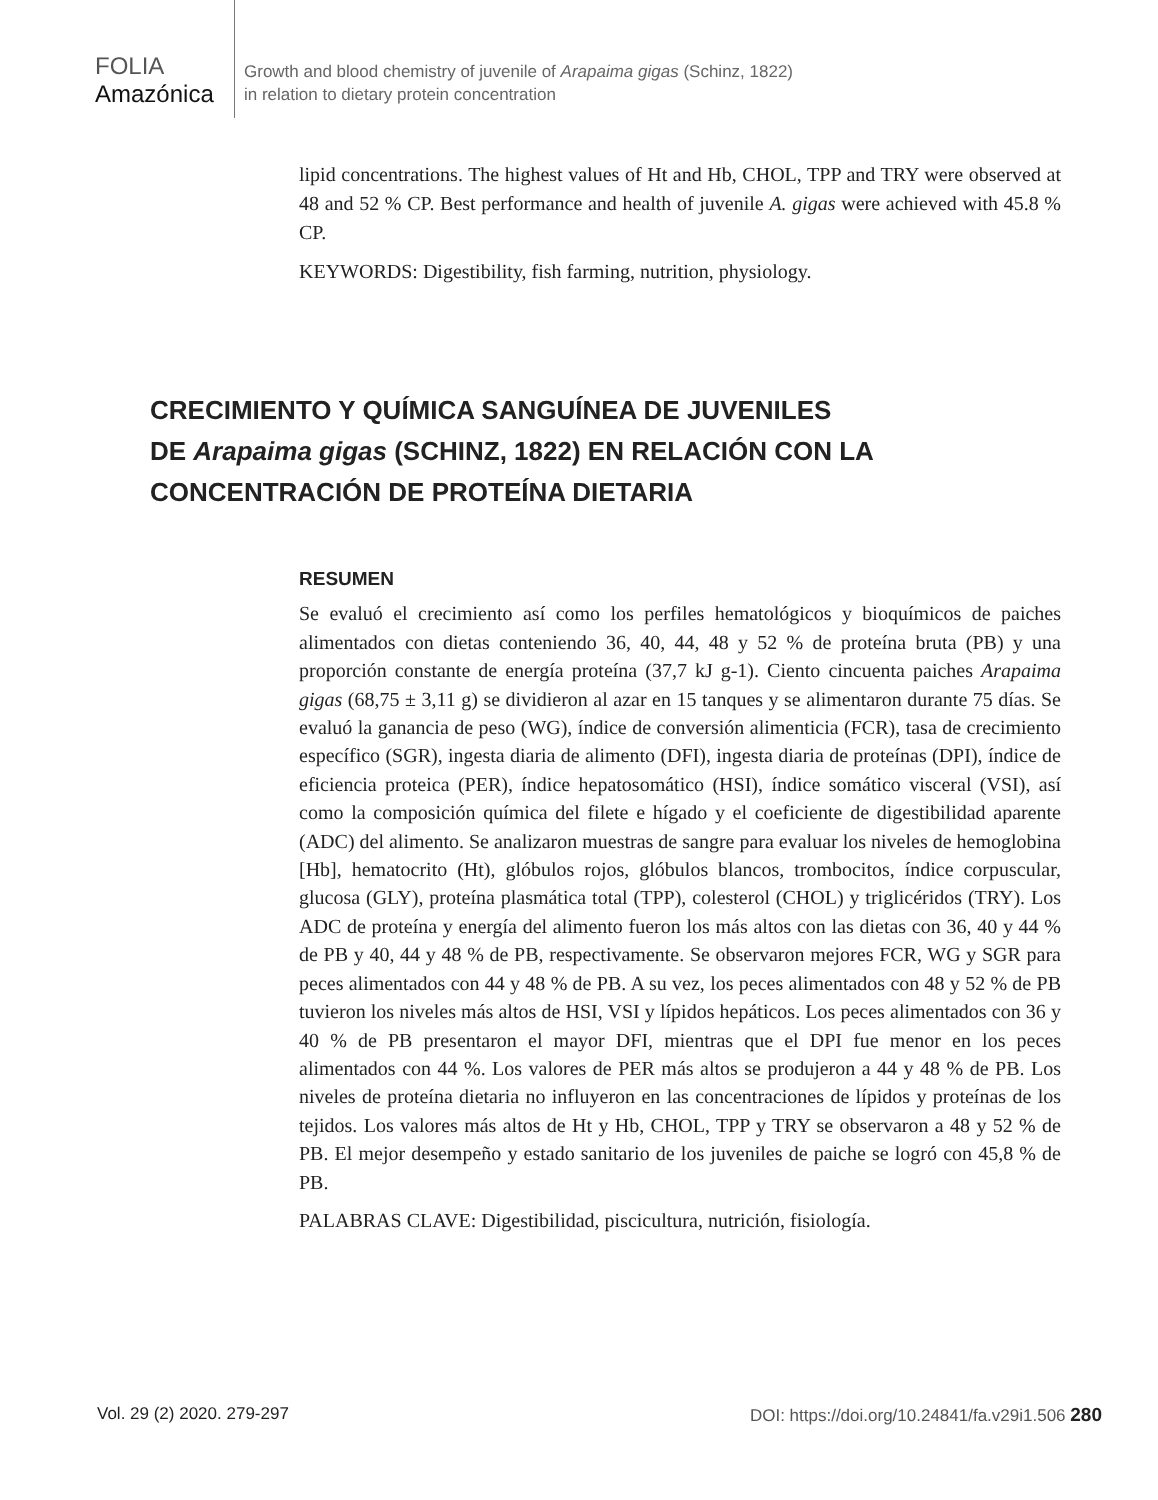FOLIA
Amazónica
Growth and blood chemistry of juvenile of Arapaima gigas (Schinz, 1822)
in relation to dietary protein concentration
lipid concentrations. The highest values of Ht and Hb, CHOL, TPP and TRY were observed at 48 and 52 % CP. Best performance and health of juvenile A. gigas were achieved with 45.8 % CP.
KEYWORDS: Digestibility, fish farming, nutrition, physiology.
CRECIMIENTO Y QUÍMICA SANGUÍNEA DE JUVENILES
DE Arapaima gigas (SCHINZ, 1822) EN RELACIÓN CON LA
CONCENTRACIÓN DE PROTEÍNA DIETARIA
RESUMEN
Se evaluó el crecimiento así como los perfiles hematológicos y bioquímicos de paiches alimentados con dietas conteniendo 36, 40, 44, 48 y 52 % de proteína bruta (PB) y una proporción constante de energía proteína (37,7 kJ g-1). Ciento cincuenta paiches Arapaima gigas (68,75 ± 3,11 g) se dividieron al azar en 15 tanques y se alimentaron durante 75 días. Se evaluó la ganancia de peso (WG), índice de conversión alimenticia (FCR), tasa de crecimiento específico (SGR), ingesta diaria de alimento (DFI), ingesta diaria de proteínas (DPI), índice de eficiencia proteica (PER), índice hepatosomático (HSI), índice somático visceral (VSI), así como la composición química del filete e hígado y el coeficiente de digestibilidad aparente (ADC) del alimento. Se analizaron muestras de sangre para evaluar los niveles de hemoglobina [Hb], hematocrito (Ht), glóbulos rojos, glóbulos blancos, trombocitos, índice corpuscular, glucosa (GLY), proteína plasmática total (TPP), colesterol (CHOL) y triglicéridos (TRY). Los ADC de proteína y energía del alimento fueron los más altos con las dietas con 36, 40 y 44 % de PB y 40, 44 y 48 % de PB, respectivamente. Se observaron mejores FCR, WG y SGR para peces alimentados con 44 y 48 % de PB. A su vez, los peces alimentados con 48 y 52 % de PB tuvieron los niveles más altos de HSI, VSI y lípidos hepáticos. Los peces alimentados con 36 y 40 % de PB presentaron el mayor DFI, mientras que el DPI fue menor en los peces alimentados con 44 %. Los valores de PER más altos se produjeron a 44 y 48 % de PB. Los niveles de proteína dietaria no influyeron en las concentraciones de lípidos y proteínas de los tejidos. Los valores más altos de Ht y Hb, CHOL, TPP y TRY se observaron a 48 y 52 % de PB. El mejor desempeño y estado sanitario de los juveniles de paiche se logró con 45,8 % de PB.
PALABRAS CLAVE: Digestibilidad, piscicultura, nutrición, fisiología.
Vol. 29 (2) 2020. 279-297 DOI: https://doi.org/10.24841/fa.v29i1.506 280